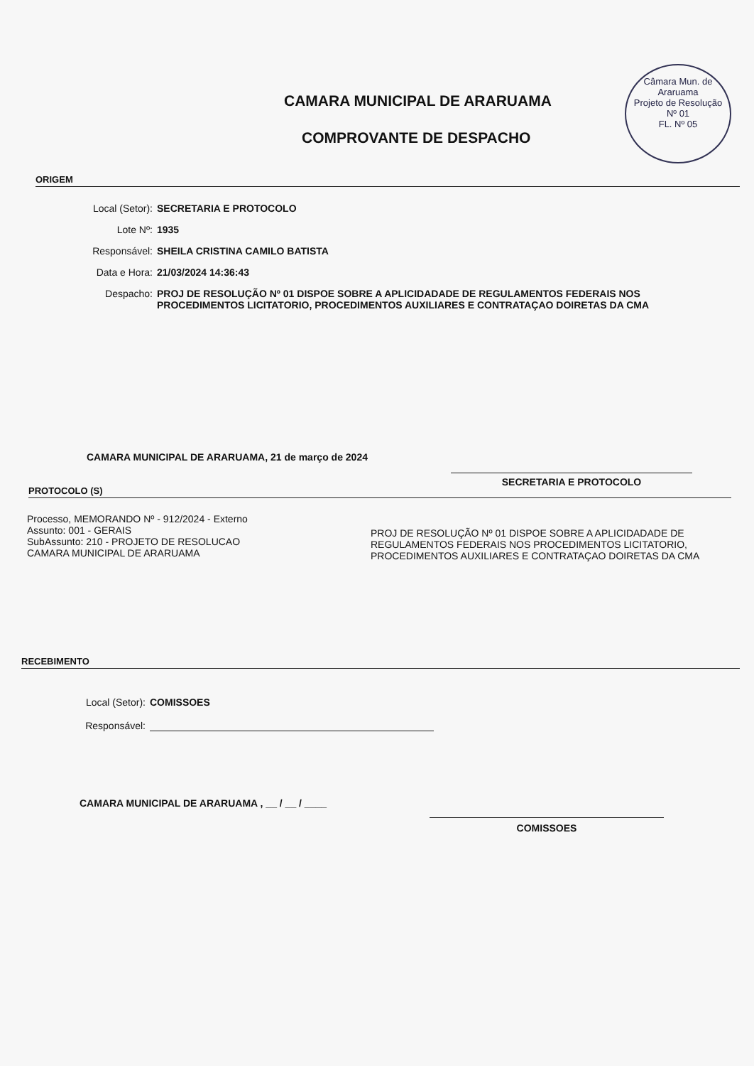Câmara Mun. de Araruama
Projeto de Resolução
Nº 01
FL. Nº 05
CAMARA MUNICIPAL DE ARARUAMA
COMPROVANTE DE DESPACHO
ORIGEM
Local (Setor): SECRETARIA E PROTOCOLO
Lote Nº: 1935
Responsável: SHEILA CRISTINA CAMILO BATISTA
Data e Hora: 21/03/2024 14:36:43
Despacho: PROJ DE RESOLUÇÃO Nº 01 DISPOE SOBRE A APLICIDADADE DE REGULAMENTOS FEDERAIS NOS PROCEDIMENTOS LICITATORIO, PROCEDIMENTOS AUXILIARES E CONTRATAÇAO DOIRETAS DA CMA
CAMARA MUNICIPAL DE ARARUAMA, 21 de março de 2024
SECRETARIA E PROTOCOLO
PROTOCOLO (S)
Processo, MEMORANDO Nº - 912/2024 - Externo
Assunto: 001 - GERAIS
SubAssunto: 210 - PROJETO DE RESOLUCAO
CAMARA MUNICIPAL DE ARARUAMA
PROJ DE RESOLUÇÃO Nº 01 DISPOE SOBRE A APLICIDADADE DE REGULAMENTOS FEDERAIS NOS PROCEDIMENTOS LICITATORIO, PROCEDIMENTOS AUXILIARES E CONTRATAÇAO DOIRETAS DA CMA
RECEBIMENTO
Local (Setor): COMISSOES
Responsável:
CAMARA MUNICIPAL DE ARARUAMA , __ / __ / ____
COMISSOES